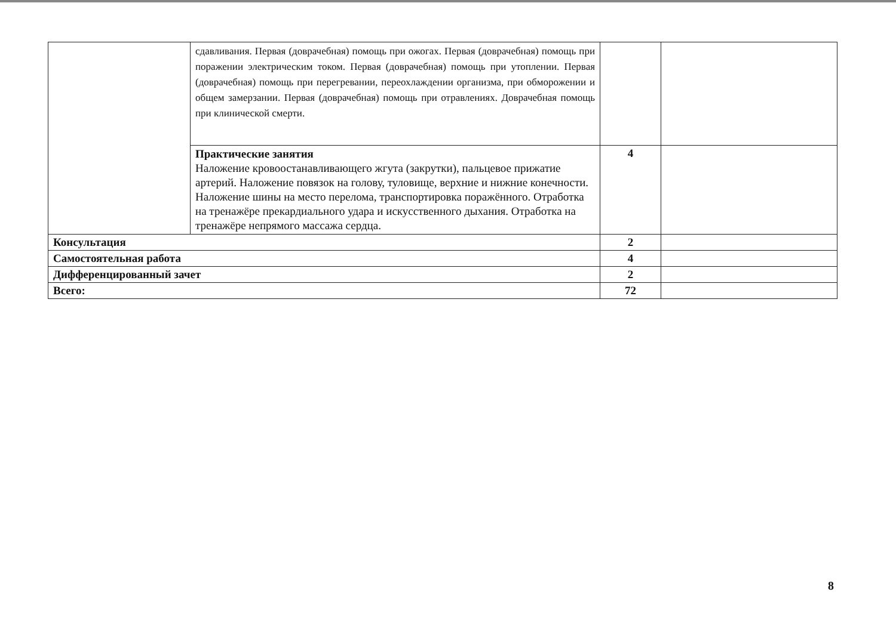| | сдавливания. Первая (доврачебная) помощь при ожогах. Первая (доврачебная) помощь при поражении электрическим током. Первая (доврачебная) помощь при утоплении. Первая (доврачебная) помощь при перегревании, переохлаждении организма, при обморожении и общем замерзании. Первая (доврачебная) помощь при отравлениях. Доврачебная помощь при клинической смерти. | | |
| | Практические занятия Наложение кровоостанавливающего жгута (закрутки), пальцевое прижатие артерий. Наложение повязок на голову, туловище, верхние и нижние конечности. Наложение шины на место перелома, транспортировка поражённого. Отработка на тренажёре прекардиального удара и искусственного дыхания. Отработка на тренажёре непрямого массажа сердца. | 4 | |
| Консультация | | 2 | |
| Самостоятельная работа | | 4 | |
| Дифференцированный зачет | | 2 | |
| Всего: | | 72 | |
8